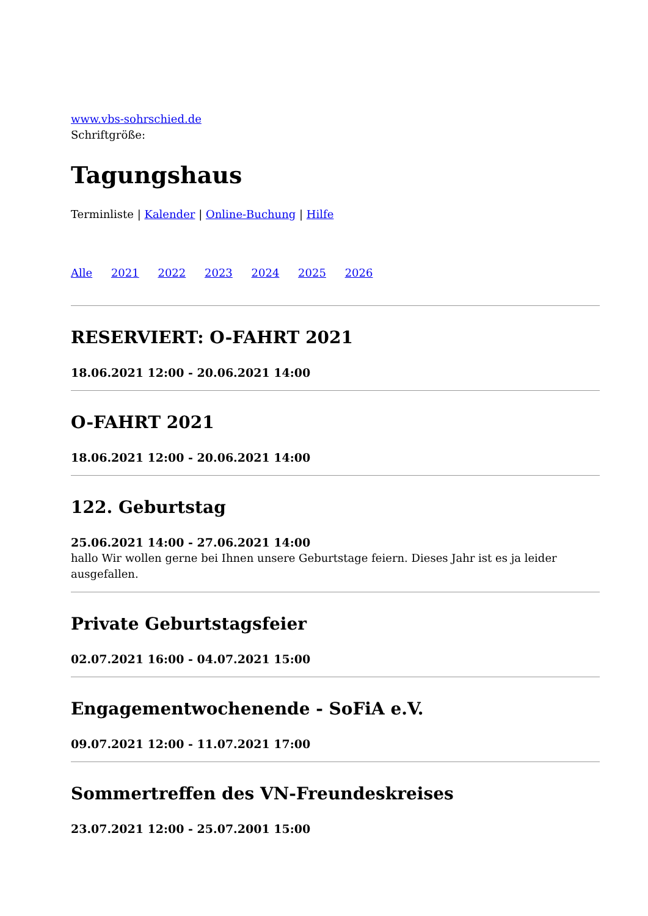www.vbs-sohrschied.de
Schriftgröße:
Tagungshaus
Terminliste | Kalender | Online-Buchung | Hilfe
Alle 2021 2022 2023 2024 2025 2026
RESERVIERT: O-FAHRT 2021
18.06.2021 12:00 - 20.06.2021 14:00
O-FAHRT 2021
18.06.2021 12:00 - 20.06.2021 14:00
122. Geburtstag
25.06.2021 14:00 - 27.06.2021 14:00
hallo Wir wollen gerne bei Ihnen unsere Geburtstage feiern. Dieses Jahr ist es ja leider ausgefallen.
Private Geburtstagsfeier
02.07.2021 16:00 - 04.07.2021 15:00
Engagementwochenende - SoFiA e.V.
09.07.2021 12:00 - 11.07.2021 17:00
Sommertreffen des VN-Freundeskreises
23.07.2021 12:00 - 25.07.2001 15:00